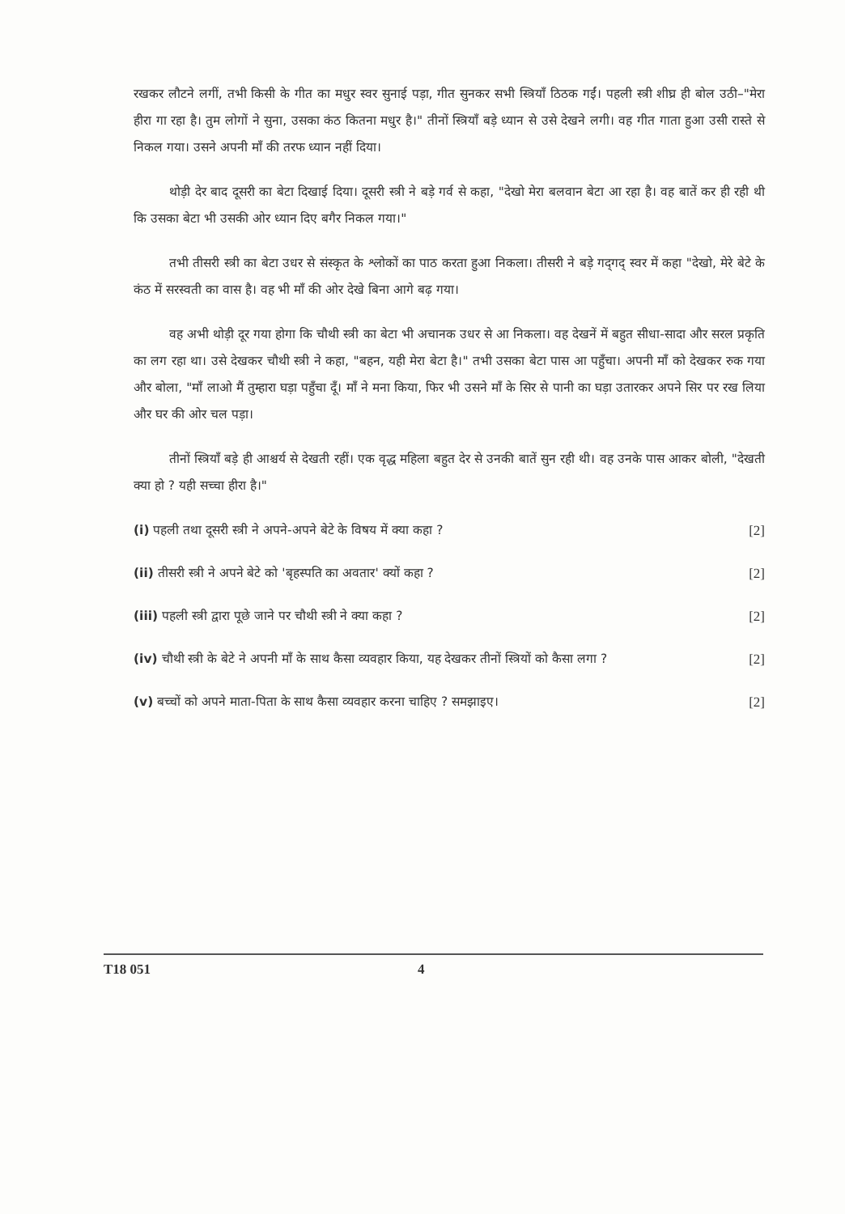रखकर लौटने लगीं, तभी किसी के गीत का मधुर स्वर सुनाई पड़ा, गीत सुनकर सभी स्त्रियाँ ठिठक गईं। पहली स्त्री शीघ्र ही बोल उठी–"मेरा हीरा गा रहा है। तुम लोगों ने सुना, उसका कंठ कितना मधुर है।" तीनों स्त्रियाँ बड़े ध्यान से उसे देखने लगी। वह गीत गाता हुआ उसी रास्ते से निकल गया। उसने अपनी माँ की तरफ ध्यान नहीं दिया।
थोड़ी देर बाद दूसरी का बेटा दिखाई दिया। दूसरी स्त्री ने बड़े गर्व से कहा, "देखो मेरा बलवान बेटा आ रहा है। वह बातें कर ही रही थी कि उसका बेटा भी उसकी ओर ध्यान दिए बगैर निकल गया।"
तभी तीसरी स्त्री का बेटा उधर से संस्कृत के श्लोकों का पाठ करता हुआ निकला। तीसरी ने बड़े गद्‌गद् स्वर में कहा "देखो, मेरे बेटे के कंठ में सरस्वती का वास है। वह भी माँ की ओर देखे बिना आगे बढ़ गया।
वह अभी थोड़ी दूर गया होगा कि चौथी स्त्री का बेटा भी अचानक उधर से आ निकला। वह देखनें में बहुत सीधा-सादा और सरल प्रकृति का लग रहा था। उसे देखकर चौथी स्त्री ने कहा, "बहन, यही मेरा बेटा है।" तभी उसका बेटा पास आ पहुँचा। अपनी माँ को देखकर रुक गया और बोला, "माँ लाओ मैं तुम्हारा घड़ा पहुँचा दूँ। माँ ने मना किया, फिर भी उसने माँ के सिर से पानी का घड़ा उतारकर अपने सिर पर रख लिया और घर की ओर चल पड़ा।
तीनों स्त्रियाँ बड़े ही आश्चर्य से देखती रहीं। एक वृद्ध महिला बहुत देर से उनकी बातें सुन रही थी। वह उनके पास आकर बोली, "देखती क्या हो ? यही सच्चा हीरा है।"
(i) पहली तथा दूसरी स्त्री ने अपने-अपने बेटे के विषय में क्या कहा ? [2]
(ii) तीसरी स्त्री ने अपने बेटे को 'बृहस्पति का अवतार' क्यों कहा ? [2]
(iii) पहली स्त्री द्वारा पूछे जाने पर चौथी स्त्री ने क्या कहा ? [2]
(iv) चौथी स्त्री के बेटे ने अपनी माँ के साथ कैसा व्यवहार किया, यह देखकर तीनों स्त्रियों को कैसा लगा ? [2]
(v) बच्चों को अपने माता-पिता के साथ कैसा व्यवहार करना चाहिए ? समझाइए। [2]
T18 051 4